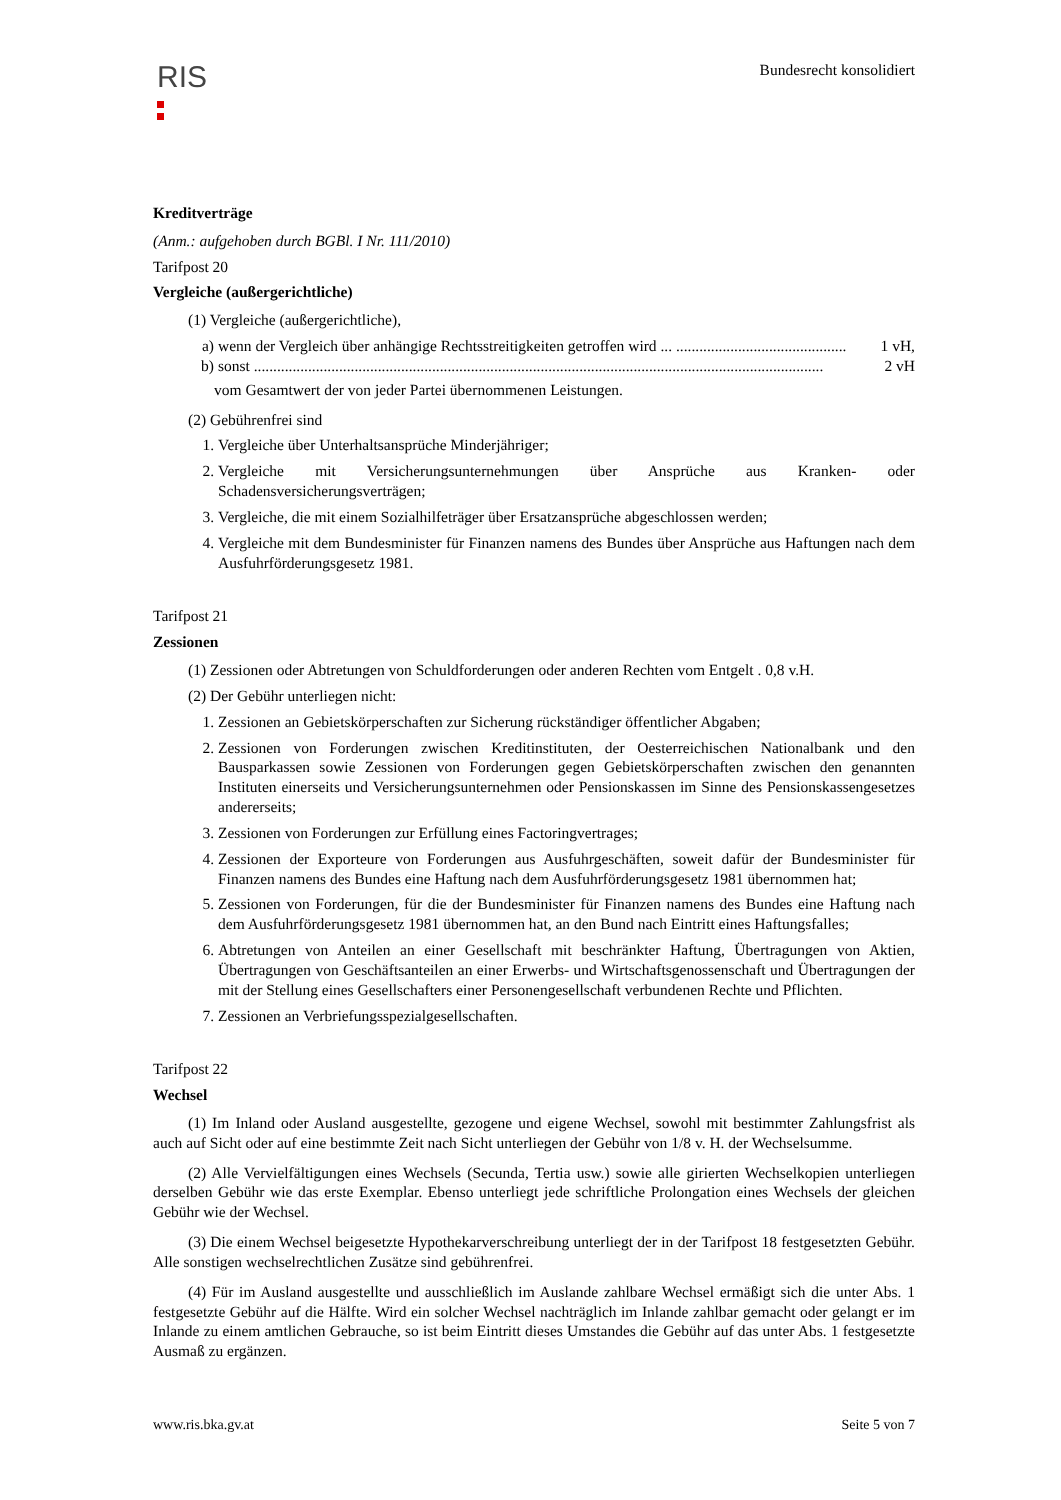RIS
Bundesrecht konsolidiert
Kreditverträge
(Anm.: aufgehoben durch BGBl. I Nr. 111/2010)
Tarifpost 20
Vergleiche (außergerichtliche)
(1) Vergleiche (außergerichtliche),
a) wenn der Vergleich über anhängige Rechtsstreitigkeiten getroffen wird ... ............................................ 1 vH,
b) sonst ................................................................................................................................................... 2 vH
vom Gesamtwert der von jeder Partei übernommenen Leistungen.
(2) Gebührenfrei sind
1. Vergleiche über Unterhaltsansprüche Minderjähriger;
2. Vergleiche mit Versicherungsunternehmungen über Ansprüche aus Kranken- oder Schadensversicherungsverträgen;
3. Vergleiche, die mit einem Sozialhilfeträger über Ersatzansprüche abgeschlossen werden;
4. Vergleiche mit dem Bundesminister für Finanzen namens des Bundes über Ansprüche aus Haftungen nach dem Ausfuhrförderungsgesetz 1981.
Tarifpost 21
Zessionen
(1) Zessionen oder Abtretungen von Schuldforderungen oder anderen Rechten vom Entgelt . 0,8 v.H.
(2) Der Gebühr unterliegen nicht:
1. Zessionen an Gebietskörperschaften zur Sicherung rückständiger öffentlicher Abgaben;
2. Zessionen von Forderungen zwischen Kreditinstituten, der Oesterreichischen Nationalbank und den Bausparkassen sowie Zessionen von Forderungen gegen Gebietskörperschaften zwischen den genannten Instituten einerseits und Versicherungsunternehmen oder Pensionskassen im Sinne des Pensionskassengesetzes andererseits;
3. Zessionen von Forderungen zur Erfüllung eines Factoringvertrages;
4. Zessionen der Exporteure von Forderungen aus Ausfuhrgeschäften, soweit dafür der Bundesminister für Finanzen namens des Bundes eine Haftung nach dem Ausfuhrförderungsgesetz 1981 übernommen hat;
5. Zessionen von Forderungen, für die der Bundesminister für Finanzen namens des Bundes eine Haftung nach dem Ausfuhrförderungsgesetz 1981 übernommen hat, an den Bund nach Eintritt eines Haftungsfalles;
6. Abtretungen von Anteilen an einer Gesellschaft mit beschränkter Haftung, Übertragungen von Aktien, Übertragungen von Geschäftsanteilen an einer Erwerbs- und Wirtschaftsgenossenschaft und Übertragungen der mit der Stellung eines Gesellschafters einer Personengesellschaft verbundenen Rechte und Pflichten.
7. Zessionen an Verbriefungsspezialgesellschaften.
Tarifpost 22
Wechsel
(1) Im Inland oder Ausland ausgestellte, gezogene und eigene Wechsel, sowohl mit bestimmter Zahlungsfrist als auch auf Sicht oder auf eine bestimmte Zeit nach Sicht unterliegen der Gebühr von 1/8 v. H. der Wechselsumme.
(2) Alle Vervielfältigungen eines Wechsels (Secunda, Tertia usw.) sowie alle girierten Wechselkopien unterliegen derselben Gebühr wie das erste Exemplar. Ebenso unterliegt jede schriftliche Prolongation eines Wechsels der gleichen Gebühr wie der Wechsel.
(3) Die einem Wechsel beigesetzte Hypothekarverschreibung unterliegt der in der Tarifpost 18 festgesetzten Gebühr. Alle sonstigen wechselrechtlichen Zusätze sind gebührenfrei.
(4) Für im Ausland ausgestellte und ausschließlich im Auslande zahlbare Wechsel ermäßigt sich die unter Abs. 1 festgesetzte Gebühr auf die Hälfte. Wird ein solcher Wechsel nachträglich im Inlande zahlbar gemacht oder gelangt er im Inlande zu einem amtlichen Gebrauche, so ist beim Eintritt dieses Umstandes die Gebühr auf das unter Abs. 1 festgesetzte Ausmaß zu ergänzen.
www.ris.bka.gv.at Seite 5 von 7